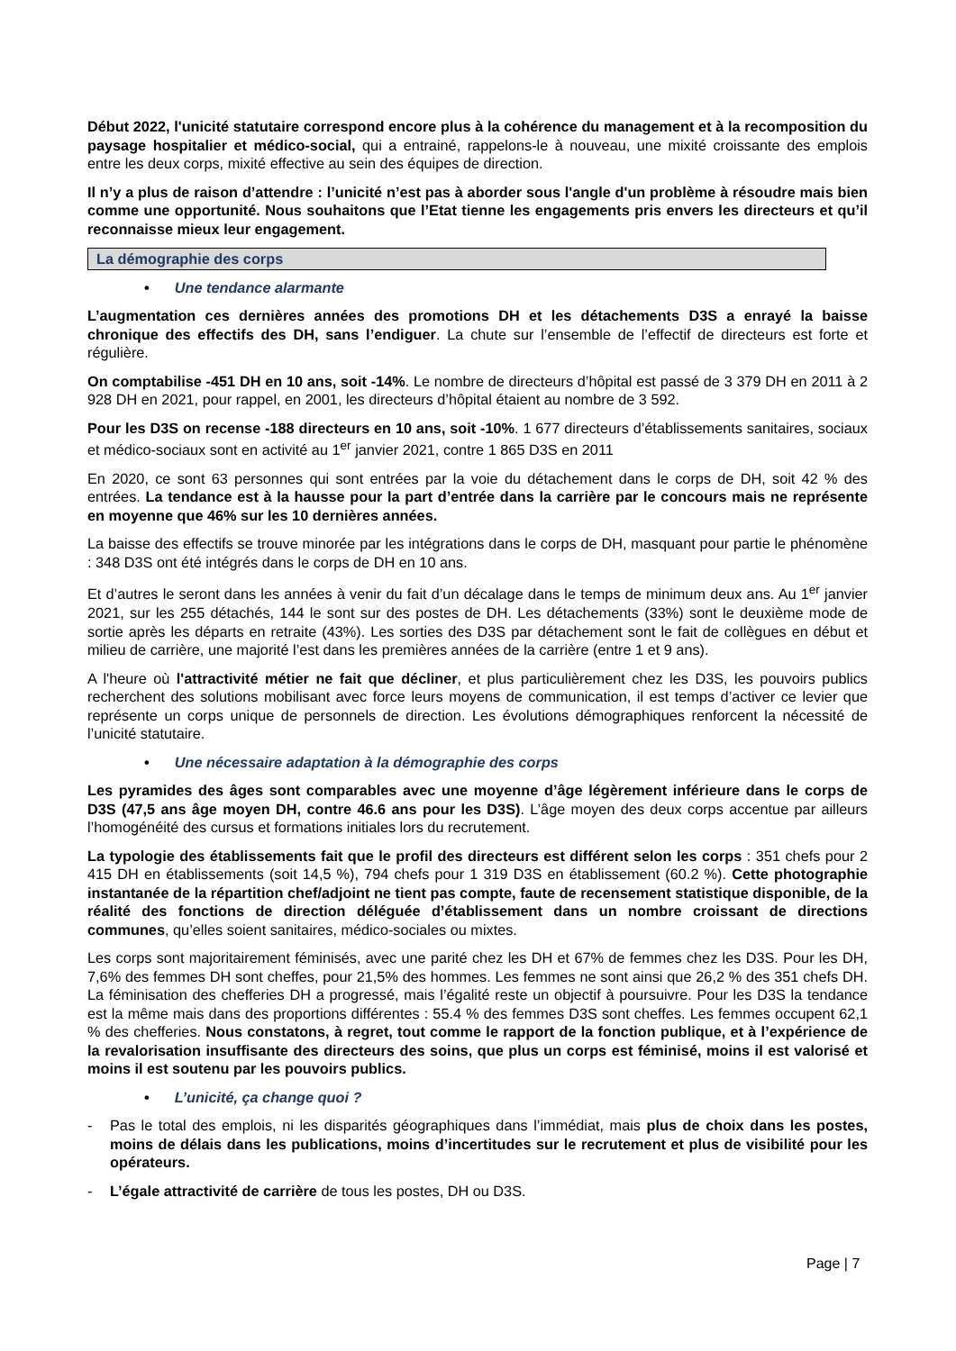Début 2022, l'unicité statutaire correspond encore plus à la cohérence du management et à la recomposition du paysage hospitalier et médico-social, qui a entrainé, rappelons-le à nouveau, une mixité croissante des emplois entre les deux corps, mixité effective au sein des équipes de direction.
Il n’y a plus de raison d’attendre : l’unicité n’est pas à aborder sous l'angle d'un problème à résoudre mais bien comme une opportunité. Nous souhaitons que l’Etat tienne les engagements pris envers les directeurs et qu’il reconnaisse mieux leur engagement.
La démographie des corps
• Une tendance alarmante
L’augmentation ces dernières années des promotions DH et les détachements D3S a enrayé la baisse chronique des effectifs des DH, sans l’endiguer. La chute sur l’ensemble de l’effectif de directeurs est forte et régulière.
On comptabilise -451 DH en 10 ans, soit -14%. Le nombre de directeurs d’hôpital est passé de 3 379 DH en 2011 à 2 928 DH en 2021, pour rappel, en 2001, les directeurs d’hôpital étaient au nombre de 3 592.
Pour les D3S on recense -188 directeurs en 10 ans, soit -10%. 1 677 directeurs d’établissements sanitaires, sociaux et médico-sociaux sont en activité au 1<sup>er</sup> janvier 2021, contre 1 865 D3S en 2011
En 2020, ce sont 63 personnes qui sont entrées par la voie du détachement dans le corps de DH, soit 42 % des entrées. La tendance est à la hausse pour la part d’entrée dans la carrière par le concours mais ne représente en moyenne que 46% sur les 10 dernières années.
La baisse des effectifs se trouve minorée par les intégrations dans le corps de DH, masquant pour partie le phénomène : 348 D3S ont été intégrés dans le corps de DH en 10 ans.
Et d’autres le seront dans les années à venir du fait d’un décalage dans le temps de minimum deux ans. Au 1<sup>er</sup> janvier 2021, sur les 255 détachés, 144 le sont sur des postes de DH. Les détachements (33%) sont le deuxième mode de sortie après les départs en retraite (43%). Les sorties des D3S par détachement sont le fait de collègues en début et milieu de carrière, une majorité l’est dans les premières années de la carrière (entre 1 et 9 ans).
A l'heure où l'attractivité métier ne fait que décliner, et plus particulièrement chez les D3S, les pouvoirs publics recherchent des solutions mobilisant avec force leurs moyens de communication, il est temps d’activer ce levier que représente un corps unique de personnels de direction. Les évolutions démographiques renforcent la nécessité de l’unicité statutaire.
• Une nécessaire adaptation à la démographie des corps
Les pyramides des âges sont comparables avec une moyenne d’âge légèrement inférieure dans le corps de D3S (47,5 ans âge moyen DH, contre 46.6 ans pour les D3S). L’âge moyen des deux corps accentue par ailleurs l’homogénéité des cursus et formations initiales lors du recrutement.
La typologie des établissements fait que le profil des directeurs est différent selon les corps : 351 chefs pour 2 415 DH en établissements (soit 14,5 %), 794 chefs pour 1 319 D3S en établissement (60.2 %). Cette photographie instantanée de la répartition chef/adjoint ne tient pas compte, faute de recensement statistique disponible, de la réalité des fonctions de direction déléguée d’établissement dans un nombre croissant de directions communes, qu’elles soient sanitaires, médico-sociales ou mixtes.
Les corps sont majoritairement féminisés, avec une parité chez les DH et 67% de femmes chez les D3S. Pour les DH, 7,6% des femmes DH sont cheffes, pour 21,5% des hommes. Les femmes ne sont ainsi que 26,2 % des 351 chefs DH. La féminisation des chefferies DH a progressé, mais l’égalité reste un objectif à poursuivre. Pour les D3S la tendance est la même mais dans des proportions différentes : 55.4 % des femmes D3S sont cheffes. Les femmes occupent 62,1 % des chefferies. Nous constatons, à regret, tout comme le rapport de la fonction publique, et à l’expérience de la revalorisation insuffisante des directeurs des soins, que plus un corps est féminisé, moins il est valorisé et moins il est soutenu par les pouvoirs publics.
• L’unicité, ça change quoi ?
- Pas le total des emplois, ni les disparités géographiques dans l’immédiat, mais plus de choix dans les postes, moins de délais dans les publications, moins d’incertitudes sur le recrutement et plus de visibilité pour les opérateurs.
- L’égale attractivité de carrière de tous les postes, DH ou D3S.
Page | 7